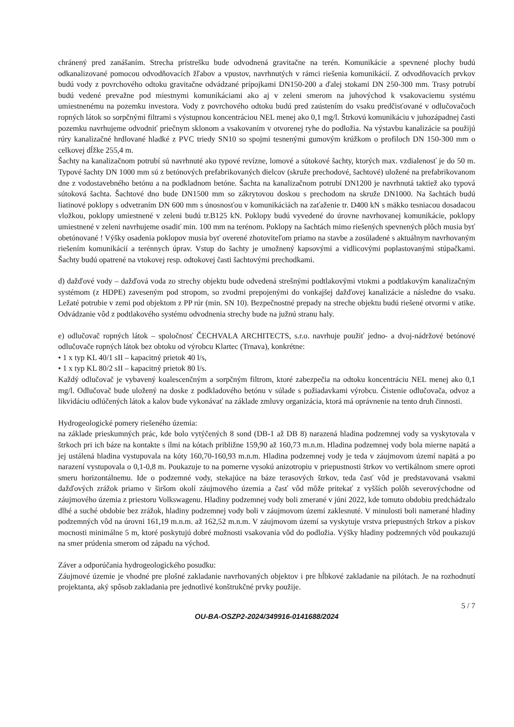chránený pred zanášaním. Strecha prístrešku bude odvodnená gravitačne na terén. Komunikácie a spevnené plochy budú odkanalizované pomocou odvodňovacích žľabov a vpustov, navrhnutých v rámci riešenia komunikácií. Z odvodňovacích prvkov budú vody z povrchového odtoku gravitačne odvádzané prípojkami DN150-200 a ďalej stokami DN 250-300 mm. Trasy potrubí budú vedené prevažne pod miestnymi komunikáciami ako aj v zeleni smerom na juhovýchod k vsakovaciemu systému umiestnenému na pozemku investora. Vody z povrchového odtoku budú pred zaústením do vsaku predčisťované v odlučovačoch ropných látok so sorpčnými filtrami s výstupnou koncentráciou NEL menej ako 0,1 mg/l. Štrkovú komunikáciu v juhozápadnej časti pozemku navrhujeme odvodniť priečnym sklonom a vsakovaním v otvorenej ryhe do podložia. Na výstavbu kanalizácie sa použijú rúry kanalizačné hrdlované hladké z PVC triedy SN10 so spojmi tesnenými gumovým krúžkom o profiloch DN 150-300 mm o celkovej dĺžke 255,4 m.
Šachty na kanalizačnom potrubí sú navrhnuté ako typové revízne, lomové a sútokové šachty, ktorých max. vzdialenosť je do 50 m. Typové šachty DN 1000 mm sú z betónových prefabrikovaných dielcov (skruže prechodové, šachtové) uložené na prefabrikovanom dne z vodostavebného betónu a na podkladnom betóne. Šachta na kanalizačnom potrubí DN1200 je navrhnutá taktiež ako typová sútoková šachta. Šachtové dno bude DN1500 mm so zákrytovou doskou s prechodom na skruže DN1000. Na šachtách budú liatinové poklopy s odvetraním DN 600 mm s únosnosťou v komunikáciách na zaťaženie tr. D400 kN s mäkko tesniacou dosadacou vložkou, poklopy umiestnené v zeleni budú tr.B125 kN. Poklopy budú vyvedené do úrovne navrhovanej komunikácie, poklopy umiestnené v zeleni navrhujeme osadiť min. 100 mm na terénom. Poklopy na šachtách mimo riešených spevnených plôch musia byť obetónované ! Výšky osadenia poklopov musia byť overené zhotoviteľom priamo na stavbe a zosúladené s aktuálnym navrhovaným riešením komunikácií a terénnych úprav. Vstup do šachty je umožnený kapsovými a vidlicovými poplastovanými stúpačkami. Šachty budú opatrené na vtokovej resp. odtokovej časti šachtovými prechodkami.
d) dažďové vody – dažďová voda zo strechy objektu bude odvedená strešnými podtlakovými vtokmi a podtlakovým kanalizačným systémom (z HDPE) zaveseným pod stropom, so zvodmi prepojenými do vonkajšej dažďovej kanalizácie a následne do vsaku. Ležaté potrubie v zemi pod objektom z PP rúr (min. SN 10). Bezpečnostné prepady na streche objektu budú riešené otvormi v atike. Odvádzanie vôd z podtlakového systému odvodnenia strechy bude na južnú stranu haly.
e) odlučovač ropných látok – spoločnosť ČECHVALA ARCHITECTS, s.r.o. navrhuje použiť jedno- a dvoj-nádržové betónové odlučovače ropných látok bez obtoku od výrobcu Klartec (Trnava), konkrétne:
• 1 x typ KL 40/1 sII – kapacitný prietok 40 l/s,
• 1 x typ KL 80/2 sII – kapacitný prietok 80 l/s.
Každý odlučovač je vybavený koalescenčným a sorpčným filtrom, ktoré zabezpečia na odtoku koncentráciu NEL menej ako 0,1 mg/l. Odlučovač bude uložený na doske z podkladového betónu v súlade s požiadavkami výrobcu. Čistenie odlučovača, odvoz a likvidáciu odlúčených látok a kalov bude vykonávať na základe zmluvy organizácia, ktorá má oprávnenie na tento druh činnosti.
Hydrogeologické pomery riešeného územia:
na základe prieskumných prác, kde bolo vytýčených 8 sond (DB-1 až DB 8) narazená hladina podzemnej vody sa vyskytovala v štrkoch pri ich báze na kontakte s ílmi na kótach približne 159,90 až 160,73 m.n.m. Hladina podzemnej vody bola mierne napätá a jej ustálená hladina vystupovala na kóty 160,70-160,93 m.n.m. Hladina podzemnej vody je teda v záujmovom území napätá a po narazení vystupovala o 0,1-0,8 m. Poukazuje to na pomerne vysokú anizotropiu v priepustnosti štrkov vo vertikálnom smere oproti smeru horizontálnemu. Ide o podzemné vody, stekajúce na báze terasových štrkov, teda časť vôd je predstavovaná vsakmi dažďových zrážok priamo v širšom okolí záujmového územia a časť vôd môže pritekať z vyšších polôh severovýchodne od záujmového územia z priestoru Volkswagenu. Hladiny podzemnej vody boli zmerané v júni 2022, kde tomuto obdobiu predchádzalo dlhé a suché obdobie bez zrážok, hladiny podzemnej vody boli v záujmovom území zaklesnuté. V minulosti boli namerané hladiny podzemných vôd na úrovni 161,19 m.n.m. až 162,52 m.n.m. V záujmovom území sa vyskytuje vrstva priepustných štrkov a piskov mocnosti minimálne 5 m, ktoré poskytujú dobré možnosti vsakovania vôd do podložia. Výšky hladiny podzemných vôd poukazujú na smer prúdenia smerom od západu na východ.
Záver a odporúčania hydrogeologického posudku:
Záujmové územie je vhodné pre plošné zakladanie navrhovaných objektov i pre hĺbkové zakladanie na pilótach. Je na rozhodnutí projektanta, aký spôsob zakladania pre jednotlivé konštrukčné prvky použije.
5 / 7
OU-BA-OSZP2-2024/349916-0141688/2024